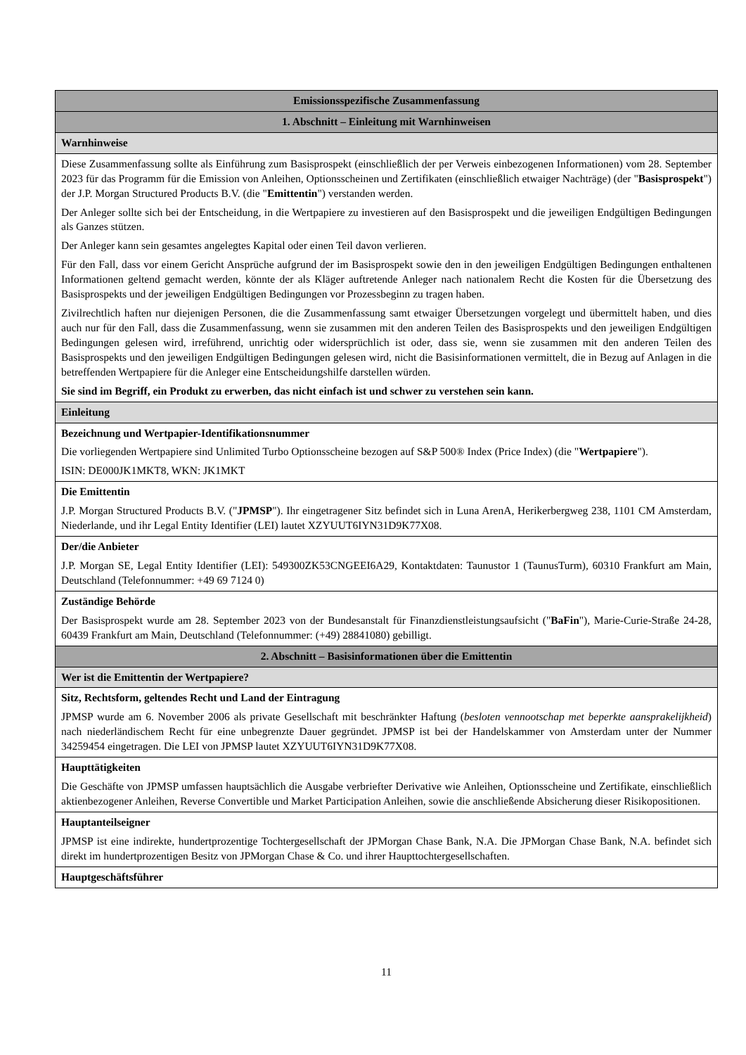| Emissionsspezifische Zusammenfassung |
| 1. Abschnitt – Einleitung mit Warnhinweisen |
| Warnhinweise |
| Diese Zusammenfassung sollte als Einführung zum Basisprospekt (einschließlich der per Verweis einbezogenen Informationen) vom 28. September 2023 für das Programm für die Emission von Anleihen, Optionsscheinen und Zertifikaten (einschließlich etwaiger Nachträge) (der " Basisprospekt ") der J.P. Morgan Structured Products B.V. (die " Emittentin ") verstanden werden. Der Anleger sollte sich bei der Entscheidung, in die Wertpapiere zu investieren auf den Basisprospekt und die jeweiligen Endgültigen Bedingungen als Ganzes stützen. Der Anleger kann sein gesamtes angelegtes Kapital oder einen Teil davon verlieren. Für den Fall, dass vor einem Gericht Ansprüche aufgrund der im Basisprospekt sowie den in den jeweiligen Endgültigen Bedingungen enthaltenen Informationen geltend gemacht werden, könnte der als Kläger auftretende Anleger nach nationalem Recht die Kosten für die Übersetzung des Basisprospekts und der jeweiligen Endgültigen Bedingungen vor Prozessbeginn zu tragen haben. Zivilrechtlich haften nur diejenigen Personen, die die Zusammenfassung samt etwaiger Übersetzungen vorgelegt und übermittelt haben, und dies auch nur für den Fall, dass die Zusammenfassung, wenn sie zusammen mit den anderen Teilen des Basisprospekts und den jeweiligen Endgültigen Bedingungen gelesen wird, irreführend, unrichtig oder widersprüchlich ist oder, dass sie, wenn sie zusammen mit den anderen Teilen des Basisprospekts und den jeweiligen Endgültigen Bedingungen gelesen wird, nicht die Basisinformationen vermittelt, die in Bezug auf Anlagen in die betreffenden Wertpapiere für die Anleger eine Entscheidungshilfe darstellen würden. Sie sind im Begriff, ein Produkt zu erwerben, das nicht einfach ist und schwer zu verstehen sein kann. |
| Einleitung |
| Bezeichnung und Wertpapier-Identifikationsnummer Die vorliegenden Wertpapiere sind Unlimited Turbo Optionsscheine bezogen auf S&P 500® Index (Price Index) (die " Wertpapiere "). ISIN: DE000JK1MKT8, WKN: JK1MKT |
| Die Emittentin J.P. Morgan Structured Products B.V. (" JPMSP "). Ihr eingetragener Sitz befindet sich in Luna ArenA, Herikerbergweg 238, 1101 CM Amsterdam, Niederlande, und ihr Legal Entity Identifier (LEI) lautet XZYUUT6IYN31D9K77X08. |
| Der/die Anbieter J.P. Morgan SE, Legal Entity Identifier (LEI): 549300ZK53CNGEEI6A29, Kontaktdaten: Taunustor 1 (TaunusTurm), 60310 Frankfurt am Main, Deutschland (Telefonnummer: +49 69 7124 0) |
| Zuständige Behörde Der Basisprospekt wurde am 28. September 2023 von der Bundesanstalt für Finanzdienstleistungsaufsicht (" BaFin "), Marie-Curie-Straße 24-28, 60439 Frankfurt am Main, Deutschland (Telefonnummer: (+49) 28841080) gebilligt. |
| 2. Abschnitt – Basisinformationen über die Emittentin |
| Wer ist die Emittentin der Wertpapiere? |
| Sitz, Rechtsform, geltendes Recht und Land der Eintragung JPMSP wurde am 6. November 2006 als private Gesellschaft mit beschränkter Haftung ( besloten vennootschap met beperkte aansprakelijkheid ) nach niederländischem Recht für eine unbegrenzte Dauer gegründet. JPMSP ist bei der Handelskammer von Amsterdam unter der Nummer 34259454 eingetragen. Die LEI von JPMSP lautet XZYUUT6IYN31D9K77X08. |
| Haupttätigkeiten Die Geschäfte von JPMSP umfassen hauptsächlich die Ausgabe verbriefter Derivative wie Anleihen, Optionsscheine und Zertifikate, einschließlich aktienbezogener Anleihen, Reverse Convertible und Market Participation Anleihen, sowie die anschließende Absicherung dieser Risikopositionen. |
| Hauptanteilseigner JPMSP ist eine indirekte, hundertprozentige Tochtergesellschaft der JPMorgan Chase Bank, N.A. Die JPMorgan Chase Bank, N.A. befindet sich direkt im hundertprozentigen Besitz von JPMorgan Chase & Co. und ihrer Haupttochtergesellschaften. |
| Hauptgeschäftsführer |
11